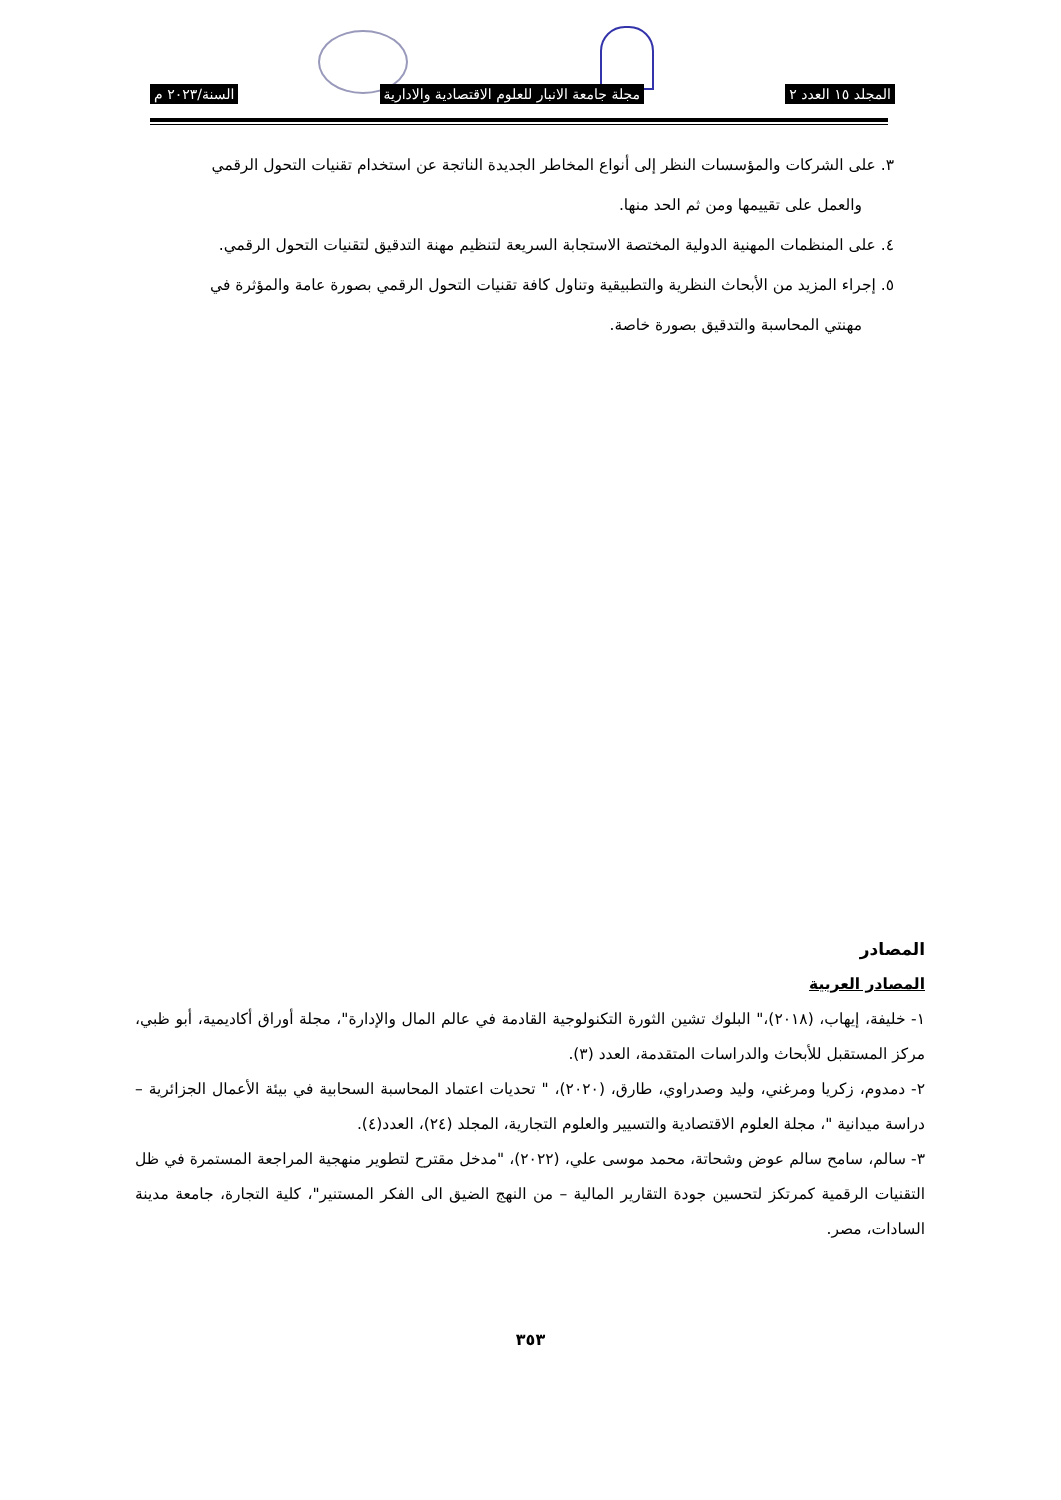المجلد ١٥ العدد ٢ مجلة جامعة الانبار للعلوم الاقتصادية والادارية السنة/٢٠٢٣ م
٣. على الشركات والمؤسسات النظر إلى أنواع المخاطر الجديدة الناتجة عن استخدام تقنيات التحول الرقمي
والعمل على تقييمها ومن ثم الحد منها.
٤. على المنظمات المهنية الدولية المختصة الاستجابة السريعة لتنظيم مهنة التدقيق لتقنيات التحول الرقمي.
٥. إجراء المزيد من الأبحاث النظرية والتطبيقية وتناول كافة تقنيات التحول الرقمي بصورة عامة والمؤثرة في
مهنتي المحاسبة والتدقيق بصورة خاصة.
المصادر
المصادر العربية
١- خليفة، إيهاب، (٢٠١٨)،" البلوك تشين الثورة التكنولوجية القادمة في عالم المال والإدارة"، مجلة أوراق أكاديمية، أبو ظبي، مركز المستقبل للأبحاث والدراسات المتقدمة، العدد (٣).
٢- دمدوم، زكريا ومرغني، وليد وصدراوي، طارق، (٢٠٢٠)، " تحديات اعتماد المحاسبة السحابية في بيئة الأعمال الجزائرية – دراسة ميدانية "، مجلة العلوم الاقتصادية والتسيير والعلوم التجارية، المجلد (٢٤)، العدد(٤).
٣- سالم، سامح سالم عوض وشحاتة، محمد موسى علي، (٢٠٢٢)، "مدخل مقترح لتطوير منهجية المراجعة المستمرة في ظل التقنيات الرقمية كمرتكز لتحسين جودة التقارير المالية – من النهج الضيق الى الفكر المستنير"، كلية التجارة، جامعة مدينة السادات، مصر.
٣٥٣